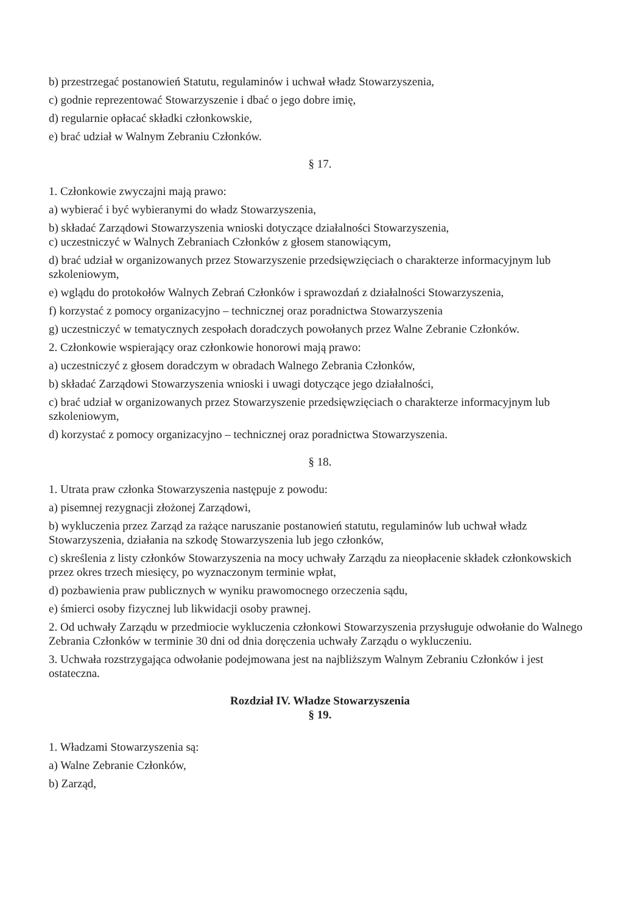b) przestrzegać postanowień Statutu, regulaminów i uchwał władz Stowarzyszenia,
c) godnie reprezentować Stowarzyszenie i dbać o jego dobre imię,
d) regularnie opłacać składki członkowskie,
e) brać udział w Walnym Zebraniu Członków.
§ 17.
1. Członkowie zwyczajni mają prawo:
a) wybierać i być wybieranymi do władz Stowarzyszenia,
b) składać Zarządowi Stowarzyszenia wnioski dotyczące działalności Stowarzyszenia,
c) uczestniczyć w Walnych Zebraniach Członków z głosem stanowiącym,
d) brać udział w organizowanych przez Stowarzyszenie przedsięwzięciach o charakterze informacyjnym lub szkoleniowym,
e) wglądu do protokołów Walnych Zebrań Członków i sprawozdań z działalności Stowarzyszenia,
f) korzystać z pomocy organizacyjno – technicznej oraz poradnictwa Stowarzyszenia
g) uczestniczyć w tematycznych zespołach doradczych powołanych przez Walne Zebranie Członków.
2. Członkowie wspierający oraz członkowie honorowi mają prawo:
a) uczestniczyć z głosem doradczym w obradach Walnego Zebrania Członków,
b) składać Zarządowi Stowarzyszenia wnioski i uwagi dotyczące jego działalności,
c) brać udział w organizowanych przez Stowarzyszenie przedsięwzięciach o charakterze informacyjnym lub szkoleniowym,
d) korzystać z pomocy organizacyjno – technicznej oraz poradnictwa Stowarzyszenia.
§ 18.
1. Utrata praw członka Stowarzyszenia następuje z powodu:
a) pisemnej rezygnacji złożonej Zarządowi,
b) wykluczenia przez Zarząd za rażące naruszanie postanowień statutu, regulaminów lub uchwał władz Stowarzyszenia, działania na szkodę Stowarzyszenia lub jego członków,
c) skreślenia z listy członków Stowarzyszenia na mocy uchwały Zarządu za nieopłacenie składek członkowskich przez okres trzech miesięcy, po wyznaczonym terminie wpłat,
d) pozbawienia praw publicznych w wyniku prawomocnego orzeczenia sądu,
e) śmierci osoby fizycznej lub likwidacji osoby prawnej.
2. Od uchwały Zarządu w przedmiocie wykluczenia członkowi Stowarzyszenia przysługuje odwołanie do Walnego Zebrania Członków w terminie 30 dni od dnia doręczenia uchwały Zarządu o wykluczeniu.
3. Uchwała rozstrzygająca odwołanie podejmowana jest na najbliższym Walnym Zebraniu Członków i jest ostateczna.
Rozdział IV. Władze Stowarzyszenia
§ 19.
1. Władzami Stowarzyszenia są:
a) Walne Zebranie Członków,
b) Zarząd,